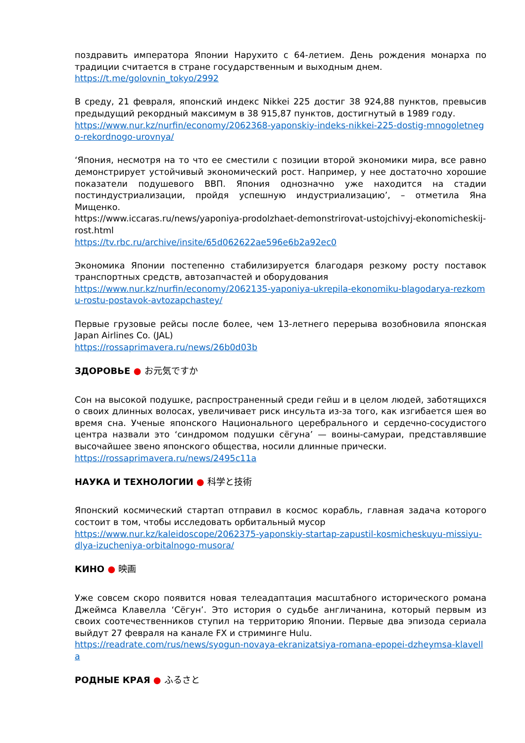поздравить императора Японии Нарухито с 64-летием. День рождения монарха по традиции считается в стране государственным и выходным днем.
https://t.me/golovnin_tokyo/2992
В среду, 21 февраля, японский индекс Nikkei 225 достиг 38 924,88 пунктов, превысив предыдущий рекордный максимум в 38 915,87 пунктов, достигнутый в 1989 году.
https://www.nur.kz/nurfin/economy/2062368-yaponskiy-indeks-nikkei-225-dostig-mnogoletnego-rekordnogo-urovnya/
‘Япония, несмотря на то что ее сместили с позиции второй экономики мира, все равно демонстрирует устойчивый экономический рост. Например, у нее достаточно хорошие показатели подушевого ВВП. Япония однозначно уже находится на стадии постиндустриализации, пройдя успешную индустриализацию’, – отметила Яна Мищенко.
https://www.iccaras.ru/news/yaponiya-prodolzhaet-demonstrirovat-ustojchivyj-ekonomicheskij-rost.html
https://tv.rbc.ru/archive/insite/65d062622ae596e6b2a92ec0
Экономика Японии постепенно стабилизируется благодаря резкому росту поставок транспортных средств, автозапчастей и оборудования
https://www.nur.kz/nurfin/economy/2062135-yaponiya-ukrepila-ekonomiku-blagodarya-rezkomu-rostu-postavok-avtozapchastey/
Первые грузовые рейсы после более, чем 13-летнего перерыва возобновила японская Japan Airlines Co. (JAL)
https://rossaprimavera.ru/news/26b0d03b
ЗДОРОВЬЕ ● お元気ですか
Сон на высокой подушке, распространенный среди гейш и в целом людей, заботящихся о своих длинных волосах, увеличивает риск инсульта из-за того, как изгибается шея во время сна. Ученые японского Национального церебрального и сердечно-сосудистого центра назвали это ‘синдромом подушки сёгуна’ — воины-самураи, представлявшие высочайшее звено японского общества, носили длинные прически.
https://rossaprimavera.ru/news/2495c11a
НАУКА И ТЕХНОЛОГИИ ● 科学と技術
Японский космический стартап отправил в космос корабль, главная задача которого состоит в том, чтобы исследовать орбитальный мусор
https://www.nur.kz/kaleidoscope/2062375-yaponskiy-startap-zapustil-kosmicheskuyu-missiyu-dlya-izucheniya-orbitalnogo-musora/
КИНО ● 映画
Уже совсем скоро появится новая телеадаптация масштабного исторического романа Джеймса Клавелла ‘Сёгун’. Это история о судьбе англичанина, который первым из своих соотечественников ступил на территорию Японии. Первые два эпизода сериала выйдут 27 февраля на канале FX и стриминге Hulu.
https://readrate.com/rus/news/syogun-novaya-ekranizatsiya-romana-epopei-dzheymsa-klavella
РОДНЫЕ КРАЯ ● ふるさと